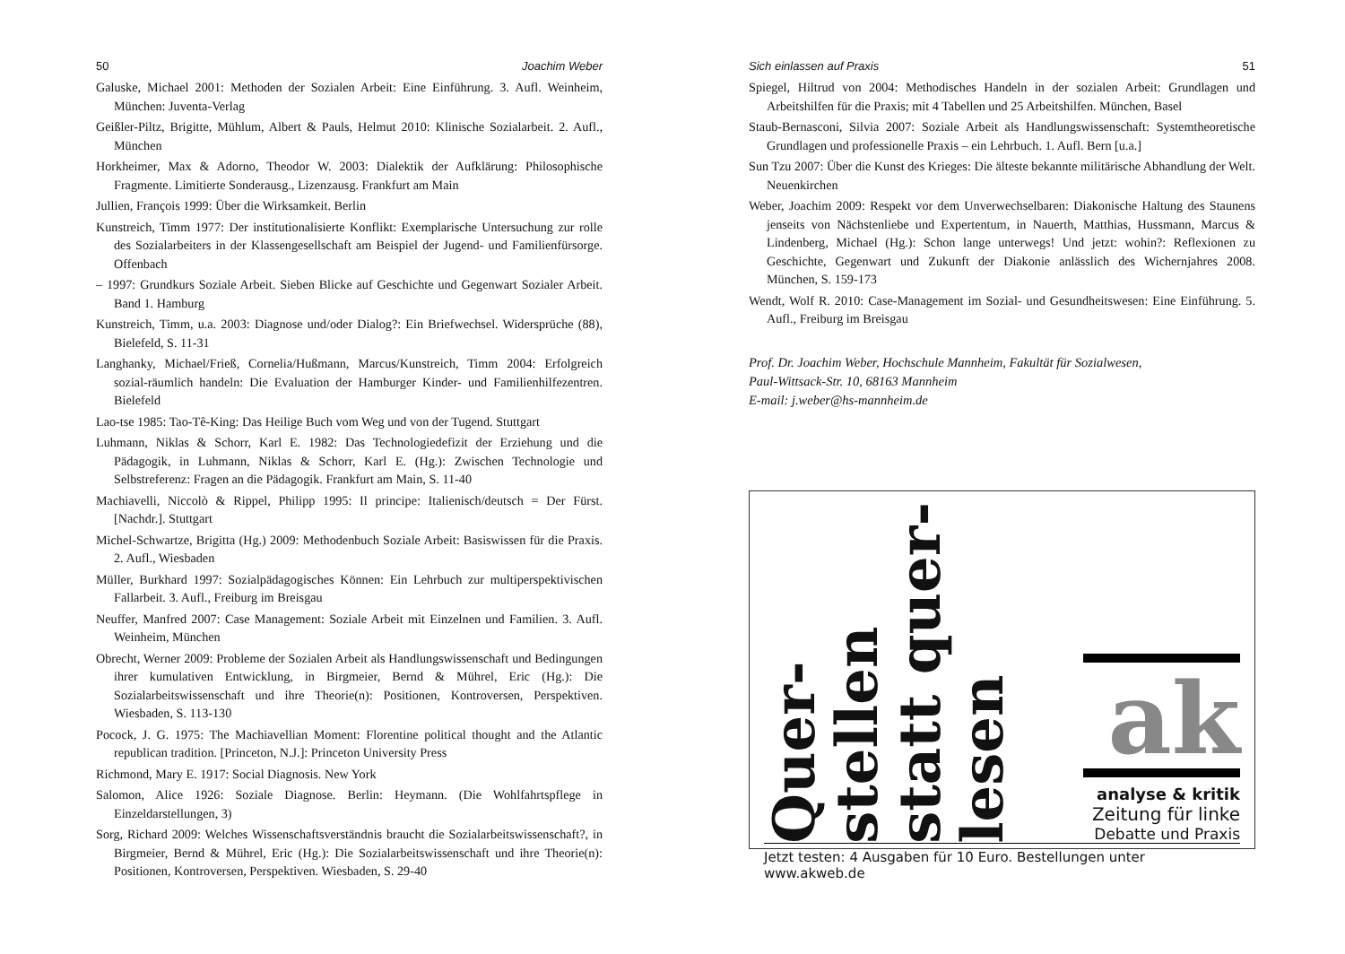50 Joachim Weber
Galuske, Michael 2001: Methoden der Sozialen Arbeit: Eine Einführung. 3. Aufl. Weinheim, München: Juventa-Verlag
Geißler-Piltz, Brigitte, Mühlum, Albert & Pauls, Helmut 2010: Klinische Sozialarbeit. 2. Aufl., München
Horkheimer, Max & Adorno, Theodor W. 2003: Dialektik der Aufklärung: Philosophische Fragmente. Limitierte Sonderausg., Lizenzausg. Frankfurt am Main
Jullien, François 1999: Über die Wirksamkeit. Berlin
Kunstreich, Timm 1977: Der institutionalisierte Konflikt: Exemplarische Untersuchung zur rolle des Sozialarbeiters in der Klassengesellschaft am Beispiel der Jugend- und Familienfürsorge. Offenbach
– 1997: Grundkurs Soziale Arbeit. Sieben Blicke auf Geschichte und Gegenwart Sozialer Arbeit. Band 1. Hamburg
Kunstreich, Timm, u.a. 2003: Diagnose und/oder Dialog?: Ein Briefwechsel. Widersprüche (88), Bielefeld, S. 11-31
Langhanky, Michael/Frieß, Cornelia/Hußmann, Marcus/Kunstreich, Timm 2004: Erfolgreich sozial-räumlich handeln: Die Evaluation der Hamburger Kinder- und Familienhilfezentren. Bielefeld
Lao-tse 1985: Tao-Tê-King: Das Heilige Buch vom Weg und von der Tugend. Stuttgart
Luhmann, Niklas & Schorr, Karl E. 1982: Das Technologiedefizit der Erziehung und die Pädagogik, in Luhmann, Niklas & Schorr, Karl E. (Hg.): Zwischen Technologie und Selbstreferenz: Fragen an die Pädagogik. Frankfurt am Main, S. 11-40
Machiavelli, Niccolò & Rippel, Philipp 1995: Il principe: Italienisch/deutsch = Der Fürst. [Nachdr.]. Stuttgart
Michel-Schwartze, Brigitta (Hg.) 2009: Methodenbuch Soziale Arbeit: Basiswissen für die Praxis. 2. Aufl., Wiesbaden
Müller, Burkhard 1997: Sozialpädagogisches Können: Ein Lehrbuch zur multiperspektivischen Fallarbeit. 3. Aufl., Freiburg im Breisgau
Neuffer, Manfred 2007: Case Management: Soziale Arbeit mit Einzelnen und Familien. 3. Aufl. Weinheim, München
Obrecht, Werner 2009: Probleme der Sozialen Arbeit als Handlungswissenschaft und Bedingungen ihrer kumulativen Entwicklung, in Birgmeier, Bernd & Mührel, Eric (Hg.): Die Sozialarbeitswissenschaft und ihre Theorie(n): Positionen, Kontroversen, Perspektiven. Wiesbaden, S. 113-130
Pocock, J. G. 1975: The Machiavellian Moment: Florentine political thought and the Atlantic republican tradition. [Princeton, N.J.]: Princeton University Press
Richmond, Mary E. 1917: Social Diagnosis. New York
Salomon, Alice 1926: Soziale Diagnose. Berlin: Heymann. (Die Wohlfahrtspflege in Einzeldarstellungen, 3)
Sorg, Richard 2009: Welches Wissenschaftsverständnis braucht die Sozialarbeitswissenschaft?, in Birgmeier, Bernd & Mührel, Eric (Hg.): Die Sozialarbeitswissenschaft und ihre Theorie(n): Positionen, Kontroversen, Perspektiven. Wiesbaden, S. 29-40
Sich einlassen auf Praxis 51
Spiegel, Hiltrud von 2004: Methodisches Handeln in der sozialen Arbeit: Grundlagen und Arbeitshilfen für die Praxis; mit 4 Tabellen und 25 Arbeitshilfen. München, Basel
Staub-Bernasconi, Silvia 2007: Soziale Arbeit als Handlungswissenschaft: Systemtheoretische Grundlagen und professionelle Praxis – ein Lehrbuch. 1. Aufl. Bern [u.a.]
Sun Tzu 2007: Über die Kunst des Krieges: Die älteste bekannte militärische Abhandlung der Welt. Neuenkirchen
Weber, Joachim 2009: Respekt vor dem Unverwechselbaren: Diakonische Haltung des Staunens jenseits von Nächstenliebe und Expertentum, in Nauerth, Matthias, Hussmann, Marcus & Lindenberg, Michael (Hg.): Schon lange unterwegs! Und jetzt: wohin?: Reflexionen zu Geschichte, Gegenwart und Zukunft der Diakonie anlässlich des Wichernjahres 2008. München, S. 159-173
Wendt, Wolf R. 2010: Case-Management im Sozial- und Gesundheitswesen: Eine Einführung. 5. Aufl., Freiburg im Breisgau
Prof. Dr. Joachim Weber, Hochschule Mannheim, Fakultät für Sozialwesen,
Paul-Wittsack-Str. 10, 68163 Mannheim
E-mail: j.weber@hs-mannheim.de
Quer-
stellen
statt quer-
lesen
ak
analyse & kritik
Zeitung für linke
Debatte und Praxis
Jetzt testen: 4 Ausgaben für 10 Euro. Bestellungen unter www.akweb.de